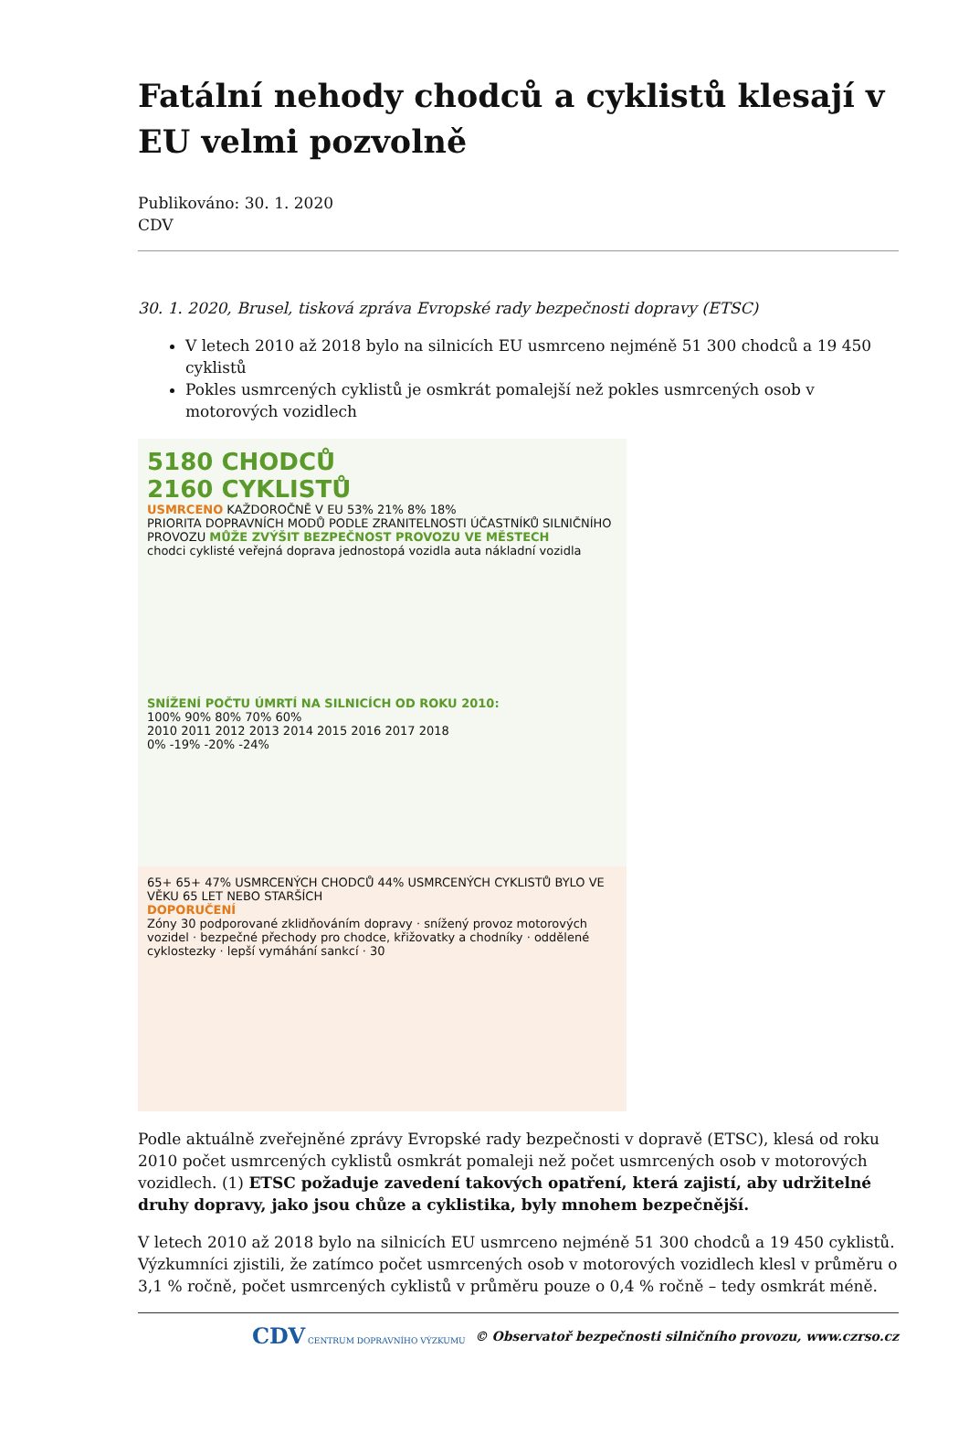Fatální nehody chodců a cyklistů klesají v EU velmi pozvolně
Publikováno: 30. 1. 2020
CDV
30. 1. 2020, Brusel, tisková zpráva Evropské rady bezpečnosti dopravy (ETSC)
V letech 2010 až 2018 bylo na silnicích EU usmrceno nejméně 51 300 chodců a 19 450 cyklistů
Pokles usmrcených cyklistů je osmkrát pomalejší než pokles usmrcených osob v motorových vozidlech
5180 CHODCŮ
2160 CYKLISTŮ
USMRCENO KAŽDOROČNĚ V EU 53% 21% 8% 18%
PRIORITA DOPRAVNÍCH MODŮ PODLE ZRANITELNOSTI ÚČASTNÍKŮ SILNIČNÍHO PROVOZU MŮŽE ZVÝŠIT BEZPEČNOST PROVOZU VE MĚSTECH
chodci cyklisté veřejná doprava jednostopá vozidla auta nákladní vozidla
SNÍŽENÍ POČTU ÚMRTÍ NA SILNICÍCH OD ROKU 2010:
100% 90% 80% 70% 60%
2010 2011 2012 2013 2014 2015 2016 2017 2018
0% -19% -20% -24%
65+ 65+ 47% USMRCENÝCH CHODCŮ 44% USMRCENÝCH CYKLISTŮ BYLO VE VĚKU 65 LET NEBO STARŠÍCH
DOPORUČENÍ
Zóny 30 podporované zklidňováním dopravy · snížený provoz motorových vozidel · bezpečné přechody pro chodce, křižovatky a chodníky · oddělené cyklostezky · lepší vymáhání sankcí · 30
Podle aktuálně zveřejněné zprávy Evropské rady bezpečnosti v dopravě (ETSC), klesá od roku 2010 počet usmrcených cyklistů osmkrát pomaleji než počet usmrcených osob v motorových vozidlech. (1) ETSC požaduje zavedení takových opatření, která zajistí, aby udržitelné druhy dopravy, jako jsou chůze a cyklistika, byly mnohem bezpečnější.
V letech 2010 až 2018 bylo na silnicích EU usmrceno nejméně 51 300 chodců a 19 450 cyklistů. Výzkumníci zjistili, že zatímco počet usmrcených osob v motorových vozidlech klesl v průměru o 3,1 % ročně, počet usmrcených cyklistů v průměru pouze o 0,4 % ročně – tedy osmkrát méně.
CDV CENTRUM DOPRAVNÍHO VÝZKUMU © Observatoř bezpečnosti silničního provozu, www.czrso.cz